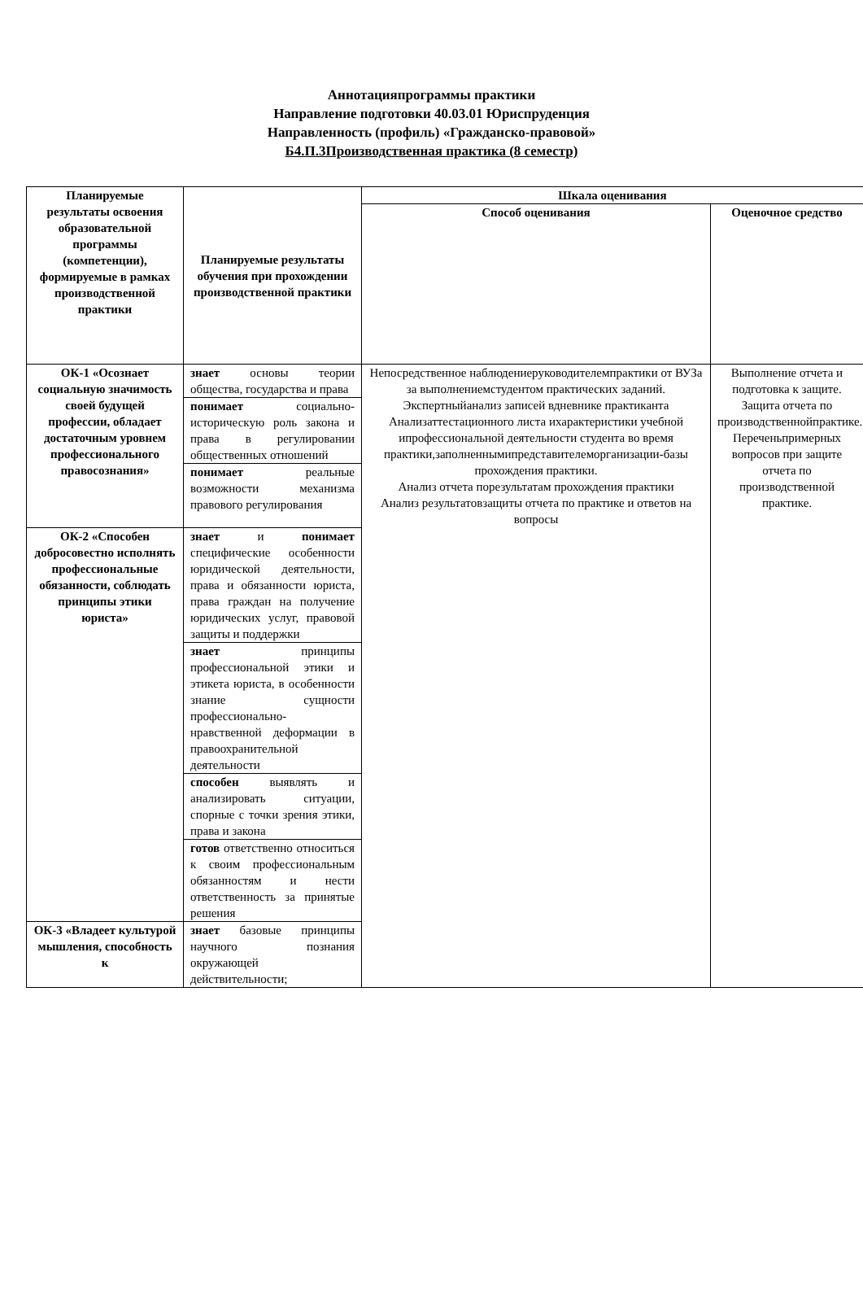Аннотацияпрограммы практики
Направление подготовки 40.03.01 Юриспруденция
Направленность (профиль) «Гражданско-правовой»
Б4.П.3Производственная практика (8 семестр)
| Планируемые результаты освоения образовательной программы (компетенции), формируемые в рамках производственной практики | Планируемые результаты обучения при прохождении производственной практики | Шкала оценивания | |
| --- | --- | --- | --- |
| | | Способ оценивания | Оценочное средство |
| ОК-1 «Осознает социальную значимость своей будущей профессии, обладает достаточным уровнем профессионального правосознания» | знает основы теории общества, государства и права | Непосредственное наблюдениеруководителемпрактики от ВУЗа за выполнениемстудентом практических заданий. Экспертныйанализ записей вдневнике практиканта Анализаттестационного листа ихарактеристики учебной ипрофессиональной деятельности студента во время практики,заполненнымипредставителеморганизации-базы прохождения практики. Анализ отчета порезультатам прохождения практики Анализ результатовзащиты отчета по практике и ответов на вопросы | Выполнение отчета и подготовка к защите. Защита отчета по производственнойпрактике. Переченьпримерных вопросов при защите отчета по производственной практике. |
| | понимает социально-историческую роль закона и права в регулировании общественных отношений | | |
| | понимает реальные возможности механизма правового регулирования | | |
| ОК-2 «Способен добросовестно исполнять профессиональные обязанности, соблюдать принципы этики юриста» | знает и понимает специфические особенности юридической деятельности, права и обязанности юриста, права граждан на получение юридических услуг, правовой защиты и поддержки | | |
| | знает принципы профессиональной этики и этикета юриста, в особенности знание сущности профессионально-нравственной деформации в правоохранительной деятельности | | |
| | способен выявлять и анализировать ситуации, спорные с точки зрения этики, права и закона | | |
| | готов ответственно относиться к своим профессиональным обязанностям и нести ответственность за принятые решения | | |
| ОК-3 «Владеет культурой мышления, способность к | знает базовые принципы научного познания окружающей действительности; | | |